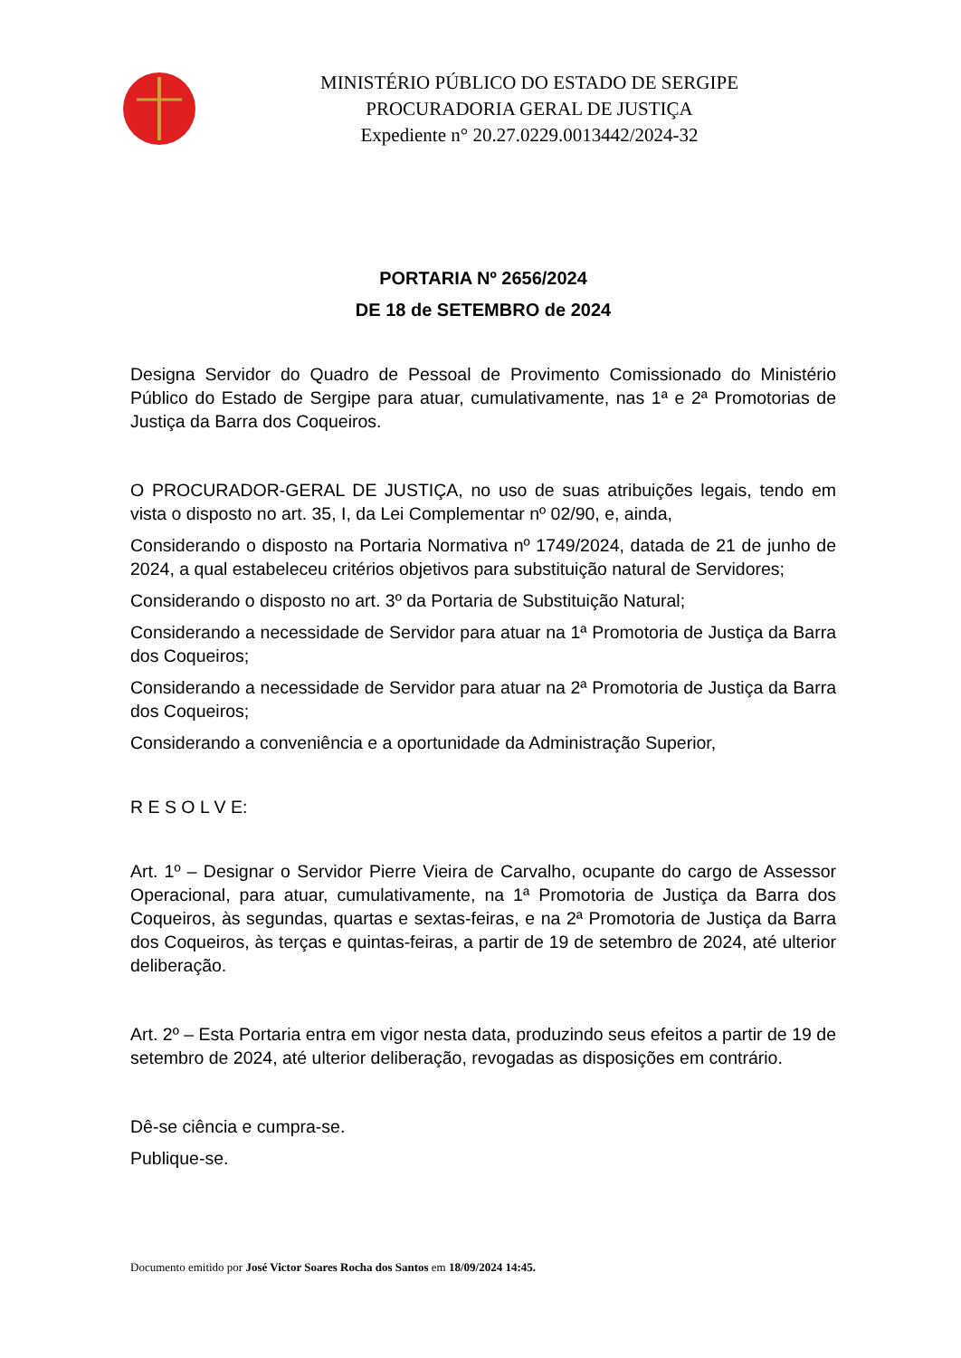MINISTÉRIO PÚBLICO DO ESTADO DE SERGIPE
PROCURADORIA GERAL DE JUSTIÇA
Expediente n° 20.27.0229.0013442/2024-32
PORTARIA Nº 2656/2024
DE 18 de SETEMBRO de 2024
Designa Servidor do Quadro de Pessoal de Provimento Comissionado do Ministério Público do Estado de Sergipe para atuar, cumulativamente, nas 1ª e 2ª Promotorias de Justiça da Barra dos Coqueiros.
O PROCURADOR-GERAL DE JUSTIÇA, no uso de suas atribuições legais, tendo em vista o disposto no art. 35, I, da Lei Complementar nº 02/90, e, ainda,
Considerando o disposto na Portaria Normativa nº 1749/2024, datada de 21 de junho de 2024, a qual estabeleceu critérios objetivos para substituição natural de Servidores;
Considerando o disposto no art. 3º da Portaria de Substituição Natural;
Considerando a necessidade de Servidor para atuar na 1ª Promotoria de Justiça da Barra dos Coqueiros;
Considerando a necessidade de Servidor para atuar na 2ª Promotoria de Justiça da Barra dos Coqueiros;
Considerando a conveniência e a oportunidade da Administração Superior,
R E S O L V E:
Art. 1º – Designar o Servidor Pierre Vieira de Carvalho, ocupante do cargo de Assessor Operacional, para atuar, cumulativamente, na 1ª Promotoria de Justiça da Barra dos Coqueiros, às segundas, quartas e sextas-feiras, e na 2ª Promotoria de Justiça da Barra dos Coqueiros, às terças e quintas-feiras, a partir de 19 de setembro de 2024, até ulterior deliberação.
Art. 2º – Esta Portaria entra em vigor nesta data, produzindo seus efeitos a partir de 19 de setembro de 2024, até ulterior deliberação, revogadas as disposições em contrário.
Dê-se ciência e cumpra-se.
Publique-se.
Documento emitido por José Victor Soares Rocha dos Santos em 18/09/2024 14:45.